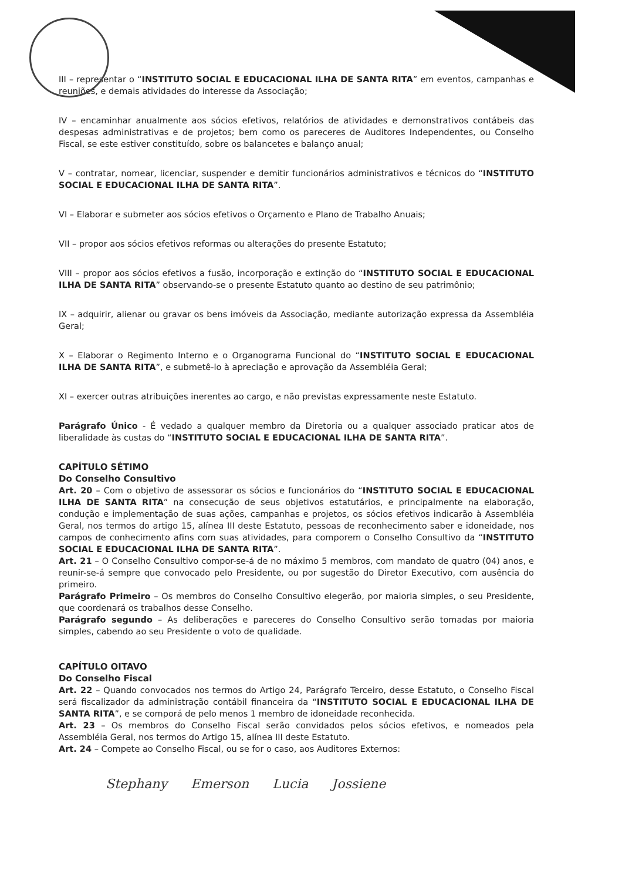III – representar o “INSTITUTO SOCIAL E EDUCACIONAL ILHA DE SANTA RITA” em eventos, campanhas e reuniões, e demais atividades do interesse da Associação;
IV – encaminhar anualmente aos sócios efetivos, relatórios de atividades e demonstrativos contábeis das despesas administrativas e de projetos; bem como os pareceres de Auditores Independentes, ou Conselho Fiscal, se este estiver constituído, sobre os balancetes e balanço anual;
V – contratar, nomear, licenciar, suspender e demitir funcionários administrativos e técnicos do “INSTITUTO SOCIAL E EDUCACIONAL ILHA DE SANTA RITA”.
VI – Elaborar e submeter aos sócios efetivos o Orçamento e Plano de Trabalho Anuais;
VII – propor aos sócios efetivos reformas ou alterações do presente Estatuto;
VIII – propor aos sócios efetivos a fusão, incorporação e extinção do “INSTITUTO SOCIAL E EDUCACIONAL ILHA DE SANTA RITA” observando-se o presente Estatuto quanto ao destino de seu patrimônio;
IX – adquirir, alienar ou gravar os bens imóveis da Associação, mediante autorização expressa da Assembléia Geral;
X – Elaborar o Regimento Interno e o Organograma Funcional do “INSTITUTO SOCIAL E EDUCACIONAL ILHA DE SANTA RITA”, e submetê-lo à apreciação e aprovação da Assembléia Geral;
XI – exercer outras atribuições inerentes ao cargo, e não previstas expressamente neste Estatuto.
Parágrafo Único - É vedado a qualquer membro da Diretoria ou a qualquer associado praticar atos de liberalidade às custas do “INSTITUTO SOCIAL E EDUCACIONAL ILHA DE SANTA RITA”.
CAPÍTULO SÉTIMO
Do Conselho Consultivo
Art. 20 – Com o objetivo de assessorar os sócios e funcionários do “INSTITUTO SOCIAL E EDUCACIONAL ILHA DE SANTA RITA” na consecução de seus objetivos estatutários, e principalmente na elaboração, condução e implementação de suas ações, campanhas e projetos, os sócios efetivos indicarão à Assembléia Geral, nos termos do artigo 15, alínea III deste Estatuto, pessoas de reconhecimento saber e idoneidade, nos campos de conhecimento afins com suas atividades, para comporem o Conselho Consultivo da “INSTITUTO SOCIAL E EDUCACIONAL ILHA DE SANTA RITA”.
Art. 21 – O Conselho Consultivo compor-se-á de no máximo 5 membros, com mandato de quatro (04) anos, e reunir-se-á sempre que convocado pelo Presidente, ou por sugestão do Diretor Executivo, com ausência do primeiro.
Parágrafo Primeiro – Os membros do Conselho Consultivo elegerão, por maioria simples, o seu Presidente, que coordenará os trabalhos desse Conselho.
Parágrafo segundo – As deliberações e pareceres do Conselho Consultivo serão tomadas por maioria simples, cabendo ao seu Presidente o voto de qualidade.
CAPÍTULO OITAVO
Do Conselho Fiscal
Art. 22 – Quando convocados nos termos do Artigo 24, Parágrafo Terceiro, desse Estatuto, o Conselho Fiscal será fiscalizador da administração contábil financeira da “INSTITUTO SOCIAL E EDUCACIONAL ILHA DE SANTA RITA”, e se comporá de pelo menos 1 membro de idoneidade reconhecida.
Art. 23 – Os membros do Conselho Fiscal serão convidados pelos sócios efetivos, e nomeados pela Assembléia Geral, nos termos do Artigo 15, alínea III deste Estatuto.
Art. 24 – Compete ao Conselho Fiscal, ou se for o caso, aos Auditores Externos:
Stephany Emerson Lucia Jossiene